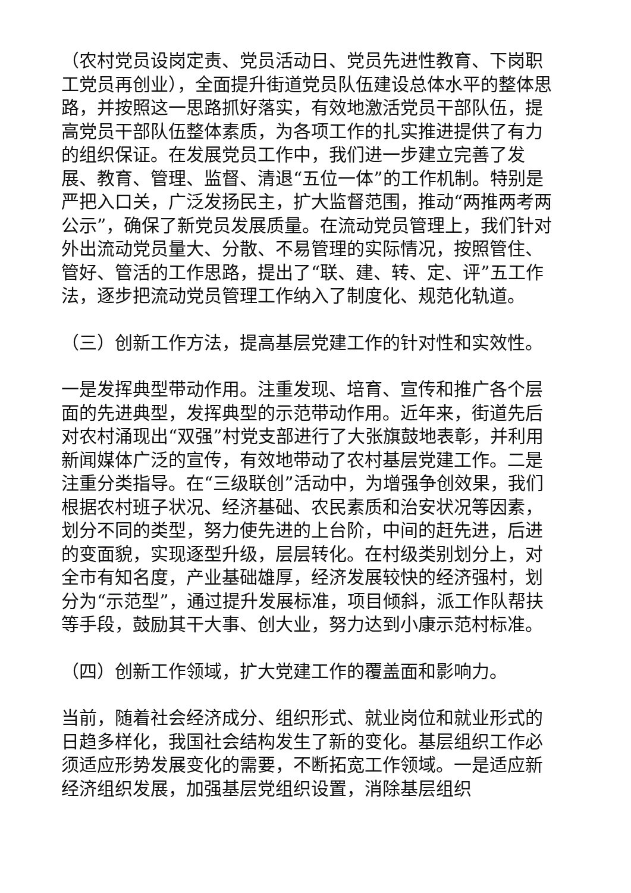（农村党员设岗定责、党员活动日、党员先进性教育、下岗职工党员再创业），全面提升街道党员队伍建设总体水平的整体思路，并按照这一思路抓好落实，有效地激活党员干部队伍，提高党员干部队伍整体素质，为各项工作的扎实推进提供了有力的组织保证。在发展党员工作中，我们进一步建立完善了发展、教育、管理、监督、清退“五位一体”的工作机制。特别是严把入口关，广泛发扬民主，扩大监督范围，推动“两推两考两公示”，确保了新党员发展质量。在流动党员管理上，我们针对外出流动党员量大、分散、不易管理的实际情况，按照管住、管好、管活的工作思路，提出了“联、建、转、定、评”五工作法，逐步把流动党员管理工作纳入了制度化、规范化轨道。
（三）创新工作方法，提高基层党建工作的针对性和实效性。
一是发挥典型带动作用。注重发现、培育、宣传和推广各个层面的先进典型，发挥典型的示范带动作用。近年来，街道先后对农村涌现出“双强”村党支部进行了大张旗鼓地表彰，并利用新闻媒体广泛的宣传，有效地带动了农村基层党建工作。二是注重分类指导。在“三级联创”活动中，为增强争创效果，我们根据农村班子状况、经济基础、农民素质和治安状况等因素，划分不同的类型，努力使先进的上台阶，中间的赶先进，后进的变面貌，实现逐型升级，层层转化。在村级类别划分上，对全市有知名度，产业基础雄厚，经济发展较快的经济强村，划分为“示范型”，通过提升发展标准，项目倾斜，派工作队帮扶等手段，鼓励其干大事、创大业，努力达到小康示范村标准。
（四）创新工作领域，扩大党建工作的覆盖面和影响力。
当前，随着社会经济成分、组织形式、就业岗位和就业形式的日趋多样化，我国社会结构发生了新的变化。基层组织工作必须适应形势发展变化的需要，不断拓宽工作领域。一是适应新经济组织发展，加强基层党组织设置，消除基层组织